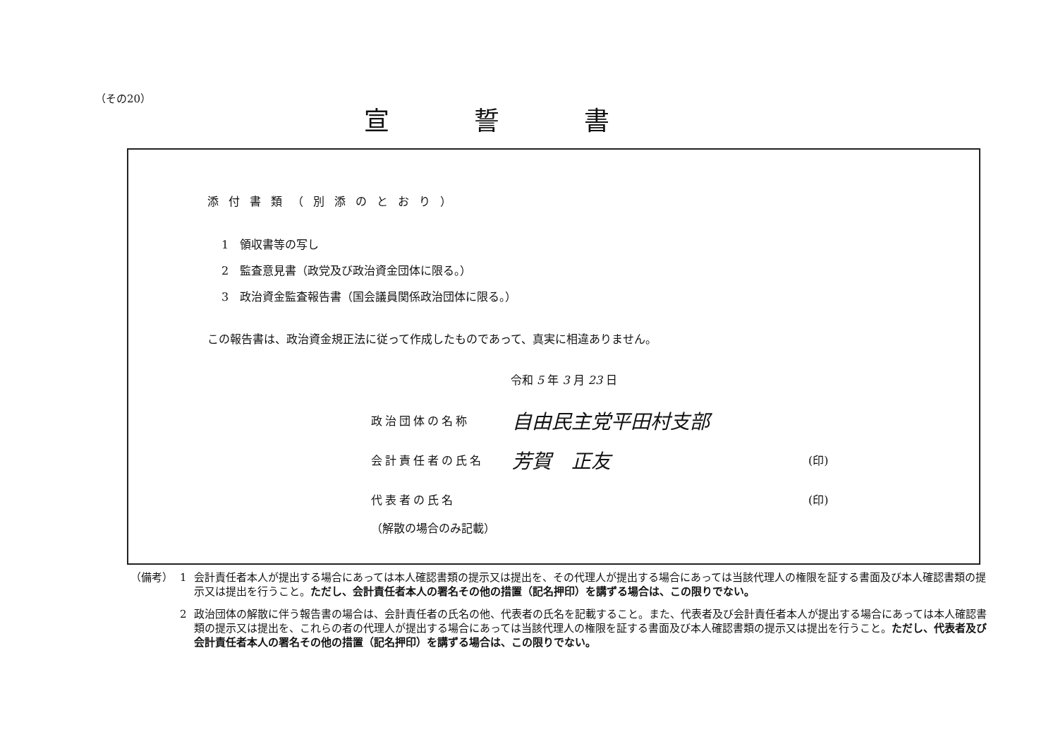（その20）
宣誓書
添付書類（別添のとおり）
1　領収書等の写し
2　監査意見書（政党及び政治資金団体に限る。）
3　政治資金監査報告書（国会議員関係政治団体に限る。）
この報告書は、政治資金規正法に従って作成したものであって、真実に相違ありません。
令和 5 年 3 月 23 日
政治団体の名称 自由民主党平田村支部
会計責任者の氏名 芳賀　正友 (印)
代表者の氏名 (印)
（解散の場合のみ記載）
（備考） 1 会計責任者本人が提出する場合にあっては本人確認書類の提示又は提出を、その代理人が提出する場合にあっては当該代理人の権限を証する書面及び本人確認書類の提示又は提出を行うこと。ただし、会計責任者本人の署名その他の措置（記名押印）を講ずる場合は、この限りでない。
2 政治団体の解散に伴う報告書の場合は、会計責任者の氏名の他、代表者の氏名を記載すること。また、代表者及び会計責任者本人が提出する場合にあっては本人確認書類の提示又は提出を、これらの者の代理人が提出する場合にあっては当該代理人の権限を証する書面及び本人確認書類の提示又は提出を行うこと。ただし、代表者及び会計責任者本人の署名その他の措置（記名押印）を講ずる場合は、この限りでない。